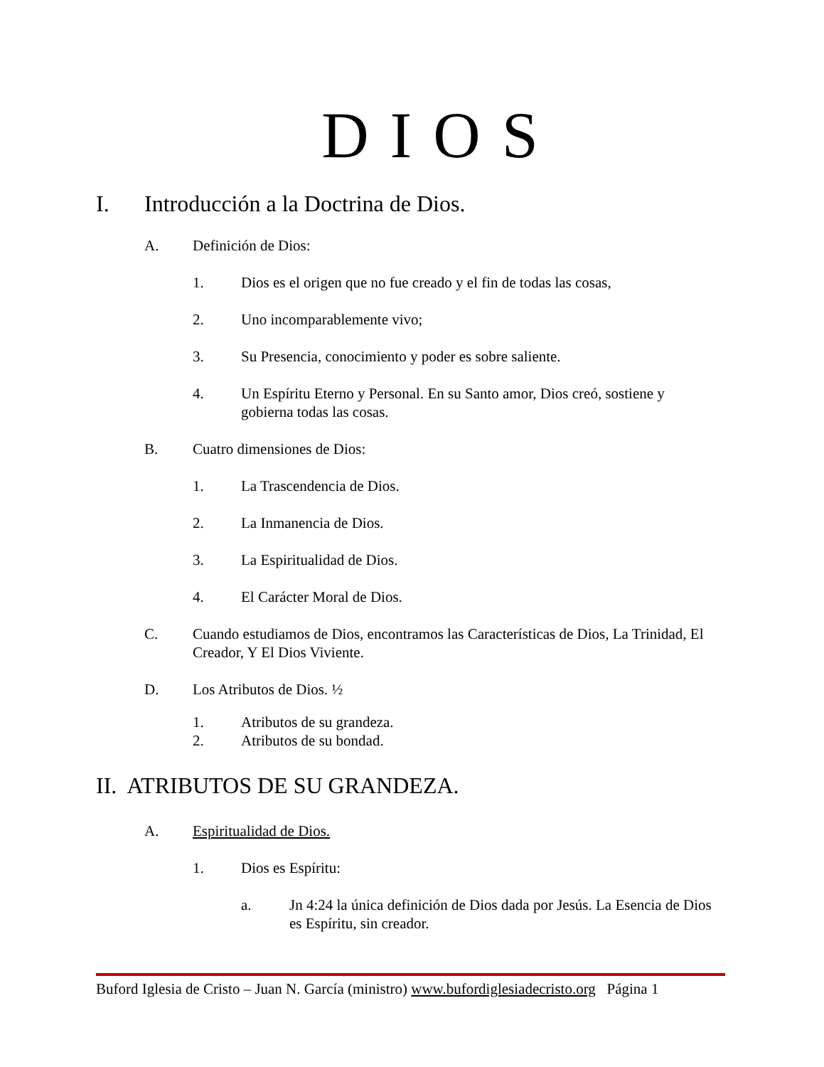DIOS
I. Introducción a la Doctrina de Dios.
A. Definición de Dios:
1. Dios es el origen que no fue creado y el fin de todas las cosas,
2. Uno incomparablemente vivo;
3. Su Presencia, conocimiento y poder es sobre saliente.
4. Un Espíritu Eterno y Personal. En su Santo amor, Dios creó, sostiene y gobierna todas las cosas.
B. Cuatro dimensiones de Dios:
1. La Trascendencia de Dios.
2. La Inmanencia de Dios.
3. La Espiritualidad de Dios.
4. El Carácter Moral de Dios.
C. Cuando estudiamos de Dios, encontramos las Características de Dios, La Trinidad, El Creador, Y El Dios Viviente.
D. Los Atributos de Dios. ½
1. Atributos de su grandeza.
2. Atributos de su bondad.
II. ATRIBUTOS DE SU GRANDEZA.
A. Espiritualidad de Dios.
1. Dios es Espíritu:
a. Jn 4:24 la única definición de Dios dada por Jesús. La Esencia de Dios es Espíritu, sin creador.
Buford Iglesia de Cristo – Juan N. García (ministro) www.bufordiglesiadecristo.org Página 1